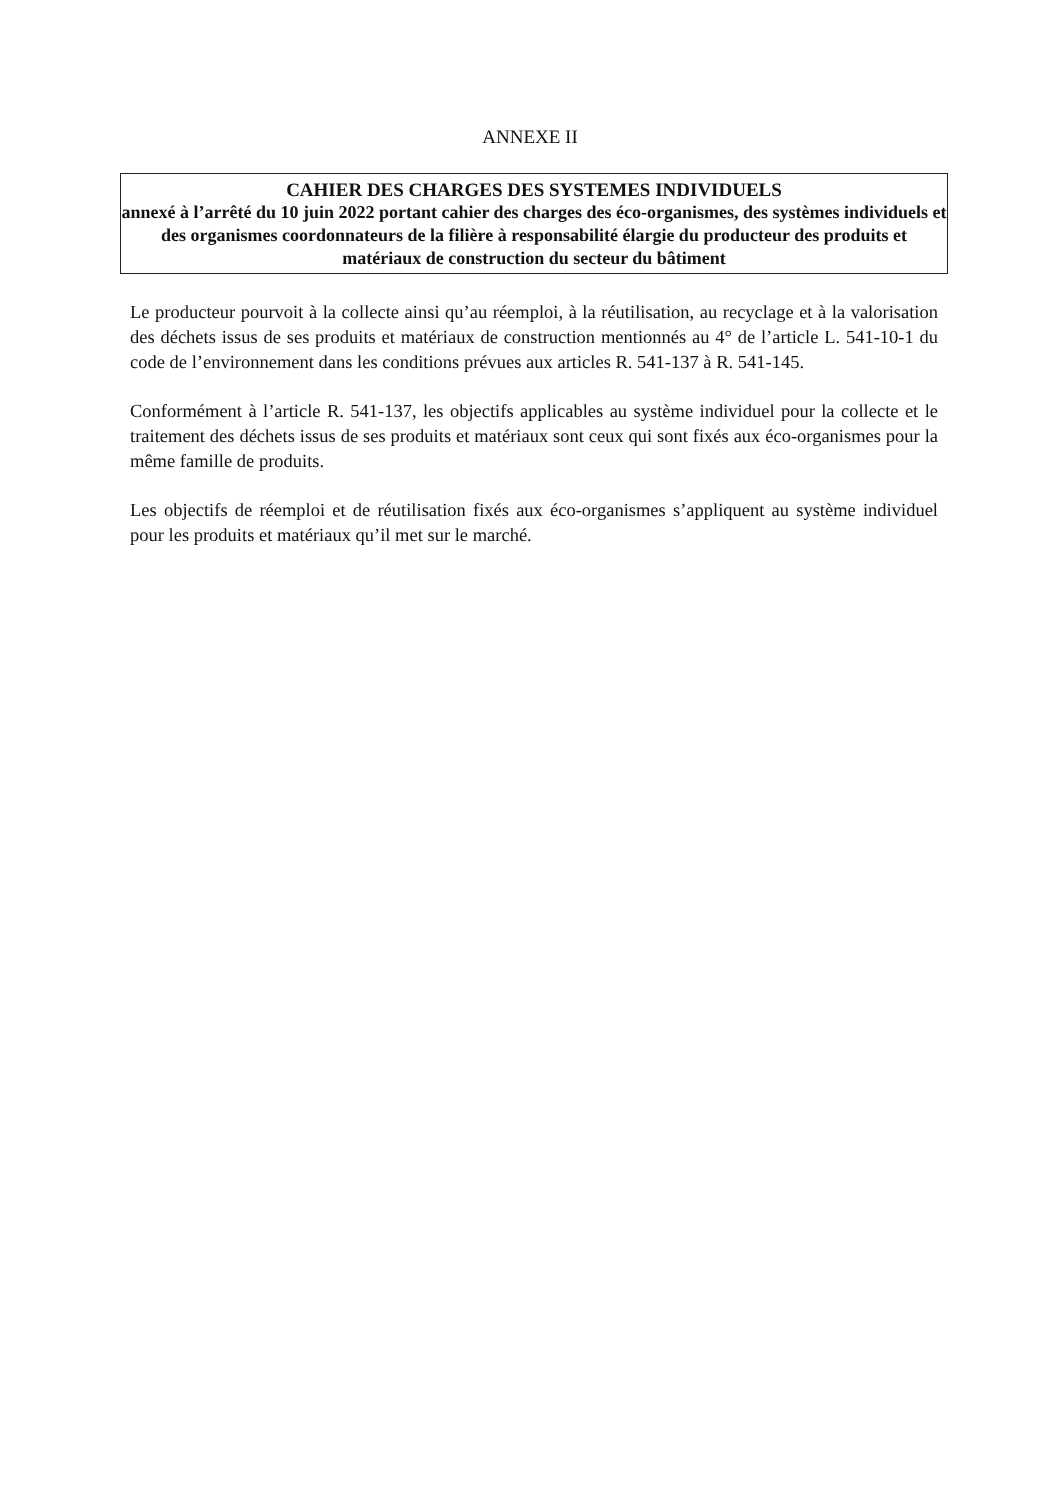ANNEXE II
CAHIER DES CHARGES DES SYSTEMES INDIVIDUELS
annexé à l’arrêté du 10 juin 2022 portant cahier des charges des éco-organismes, des systèmes individuels et des organismes coordonnateurs de la filière à responsabilité élargie du producteur des produits et matériaux de construction du secteur du bâtiment
Le producteur pourvoit à la collecte ainsi qu’au réemploi, à la réutilisation, au recyclage et à la valorisation des déchets issus de ses produits et matériaux de construction mentionnés au 4° de l’article L. 541-10-1 du code de l’environnement dans les conditions prévues aux articles R. 541-137 à R. 541-145.
Conformément à l’article R. 541-137, les objectifs applicables au système individuel pour la collecte et le traitement des déchets issus de ses produits et matériaux sont ceux qui sont fixés aux éco-organismes pour la même famille de produits.
Les objectifs de réemploi et de réutilisation fixés aux éco-organismes s’appliquent au système individuel pour les produits et matériaux qu’il met sur le marché.